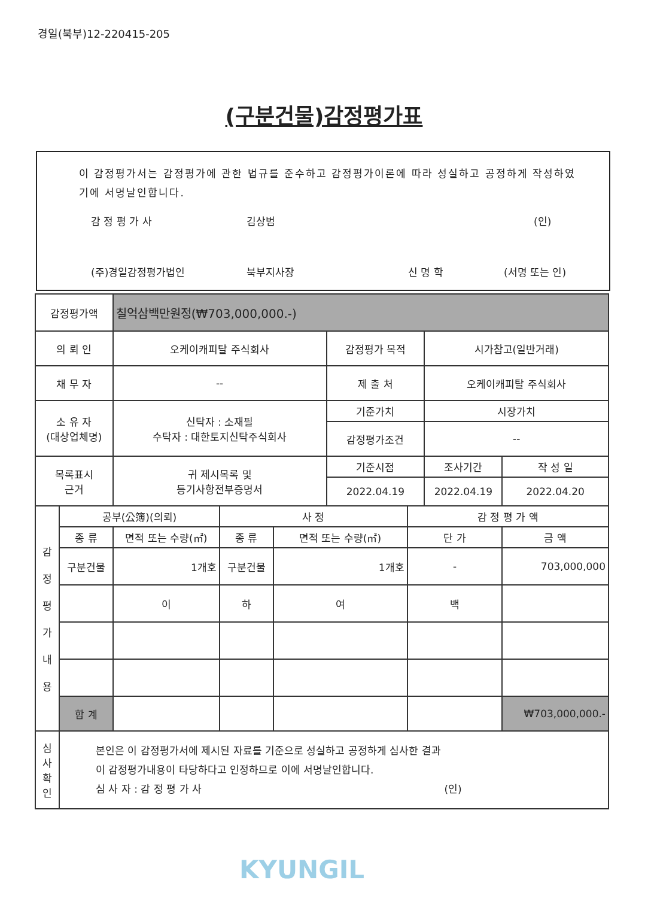경일(북부)12-220415-205
(구분건물)감정평가표
이 감정평가서는 감정평가에 관한 법규를 준수하고 감정평가이론에 따라 성실하고 공정하게 작성하였기에 서명날인합니다.
감 정 평 가 사 김상범 (인)
(주)경일감정평가법인 북부지사장 신 명 학 (서명 또는 인)
| 감정평가액 | | 칠억삼백만원정(₩703,000,000.-) | | | | | | | |
| 의 뢰 인 | | 오케이캐피탈 주식회사 | | | 감정평가 목적 | | 시가참고(일반거래) | | |
| 채 무 자 | | -- | | | 제 출 처 | | 오케이캐피탈 주식회사 | | |
| 소 유 자 (대상업체명) | | 신탁자 : 소재필 수탁자 : 대한토지신탁주식회사 | | | 기준가치 | | 시장가치 | | |
| | | | | | 감정평가조건 | | -- | | |
| 목록표시 근거 | | 귀 제시목록 및 등기사항전부증명서 | | | 기준시점 | | 조사기간 | | 작 성 일 |
| | | | | | 2022.04.19 | | 2022.04.19 | | 2022.04.20 |
| 감 정 평 가 내 용 | 공부(公簿)(의뢰) | | 사 정 | | | 감 정 평 가 액 | | | |
| | 종 류 | 면적 또는 수량(㎡) | 종 류 | 면적 또는 수량(㎡) | | 단 가 | | 금 액 | |
| | 구분건물 | 1개호 | 구분건물 | 1개호 | | - | | 703,000,000 | |
| | | 이 | 하 | 여 | | 백 | | | |
| | 합 계 | | | | | | | ₩703,000,000.- | |
| 심 사 확 인 | 본인은 이 감정평가서에 제시된 자료를 기준으로 성실하고 공정하게 심사한 결과 이 감정평가내용이 타당하다고 인정하므로 이에 서명날인합니다. 심 사 자 : 감 정 평 가 사 (인) | | | | | | | | |
KYUNGIL